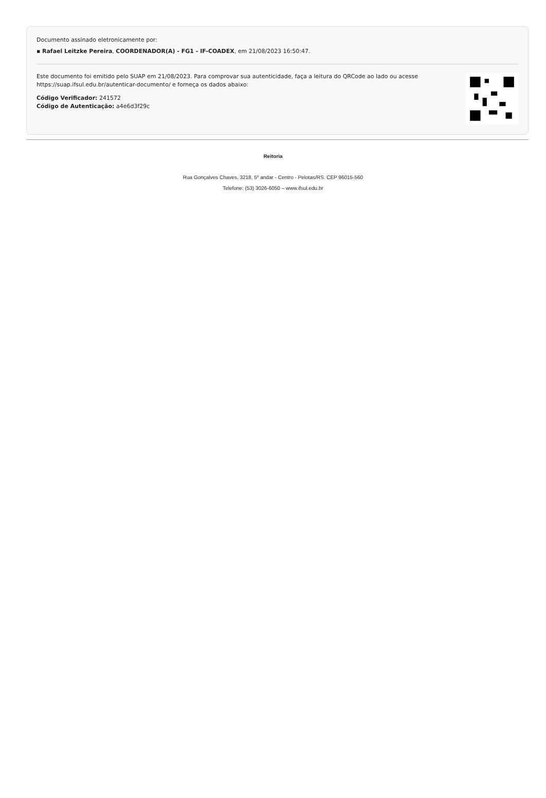Documento assinado eletronicamente por:
▪ Rafael Leitzke Pereira, COORDENADOR(A) - FG1 - IF-COADEX, em 21/08/2023 16:50:47.
Este documento foi emitido pelo SUAP em 21/08/2023. Para comprovar sua autenticidade, faça a leitura do QRCode ao lado ou acesse https://suap.ifsul.edu.br/autenticar-documento/ e forneça os dados abaixo:
Código Verificador: 241572
Código de Autenticação: a4e6d3f29c
Reitoria
Rua Gonçalves Chaves, 3218, 5º andar - Centro - Pelotas/RS. CEP 96015-560
Telefone: (53) 3026-6050 – www.ifsul.edu.br